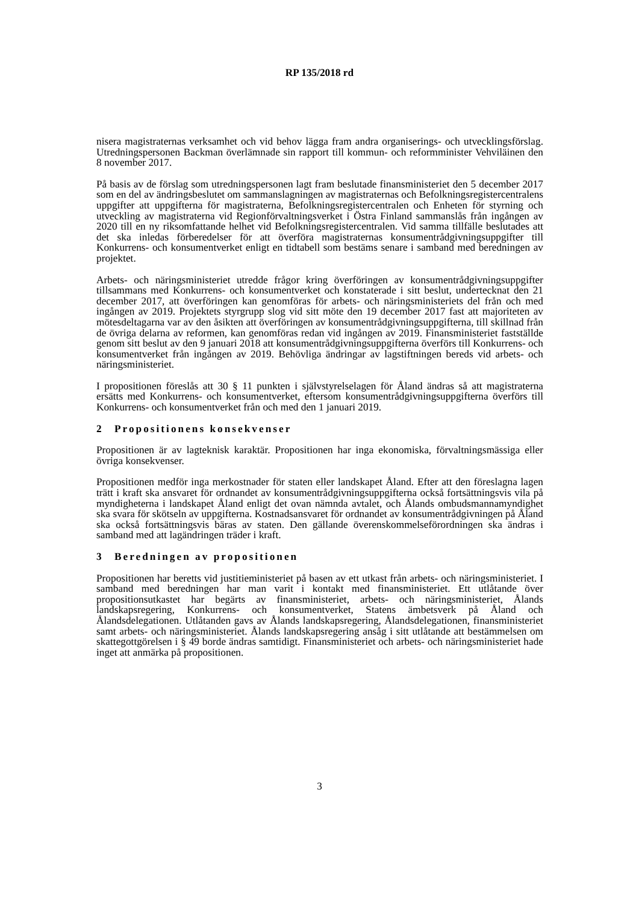RP 135/2018 rd
nisera magistraternas verksamhet och vid behov lägga fram andra organiserings- och utveckl­ingsförslag. Utredningspersonen Backman överlämnade sin rapport till kommun- och reform­minister Vehviläinen den 8 november 2017.
På basis av de förslag som utredningspersonen lagt fram beslutade finansministeriet den 5 de­cember 2017 som en del av ändringsbeslutet om sammanslagningen av magistraternas och Be­folkningsregistercentralens uppgifter att uppgifterna för magistraterna, Befolkningsregister­centralen och Enheten för styrning och utveckling av magistraterna vid Regionförvaltnings­verket i Östra Finland sammanslås från ingången av 2020 till en ny riksomfattande helhet vid Befolkningsregistercentralen. Vid samma tillfälle beslutades att det ska inledas förberedelser för att överföra magistraternas konsumentrådgivningsuppgifter till Konkurrens- och konsu­mentverket enligt en tidtabell som bestäms senare i samband med beredningen av projektet.
Arbets- och näringsministeriet utredde frågor kring överföringen av konsumentrådgivnings­uppgifter tillsammans med Konkurrens- och konsumentverket och konstaterade i sitt beslut, undertecknat den 21 december 2017, att överföringen kan genomföras för arbets- och nä­ringsministeriets del från och med ingången av 2019. Projektets styrgrupp slog vid sitt möte den 19 december 2017 fast att majoriteten av mötesdeltagarna var av den åsikten att överfö­ringen av konsumentrådgivningsuppgifterna, till skillnad från de övriga delarna av reformen, kan genomföras redan vid ingången av 2019. Finansministeriet fastställde genom sitt beslut av den 9 januari 2018 att konsumentrådgivningsuppgifterna överförs till Konkurrens- och kon­sumentverket från ingången av 2019. Behövliga ändringar av lagstiftningen bereds vid arbets- och näringsministeriet.
I propositionen föreslås att 30 § 11 punkten i självstyrelselagen för Åland ändras så att magi­straterna ersätts med Konkurrens- och konsumentverket, eftersom konsumentrådgivningsupp­gifterna överförs till Konkurrens- och konsumentverket från och med den 1 januari 2019.
2 Propositionens konsekvenser
Propositionen är av lagteknisk karaktär. Propositionen har inga ekonomiska, förvaltnings­mässiga eller övriga konsekvenser.
Propositionen medför inga merkostnader för staten eller landskapet Åland. Efter att den före­slagna lagen trätt i kraft ska ansvaret för ordnandet av konsumentrådgivningsuppgifterna också fortsättningsvis vila på myndigheterna i landskapet Åland enligt det ovan nämnda avta­let, och Ålands ombudsmannamyndighet ska svara för skötseln av uppgifterna. Kostnadsan­svaret för ordnandet av konsumentrådgivningen på Åland ska också fortsättningsvis bäras av staten. Den gällande överenskommelseförordningen ska ändras i samband med att lagändring­en träder i kraft.
3 Beredningen av propositionen
Propositionen har beretts vid justitieministeriet på basen av ett utkast från arbets- och nä­ringsministeriet. I samband med beredningen har man varit i kontakt med finansministeriet. Ett utlåtande över propositionsutkastet har begärts av finansministeriet, arbets- och näringsmi­nisteriet, Ålands landskapsregering, Konkurrens- och konsumentverket, Statens ämbetsverk på Åland och Ålandsdelegationen. Utlåtanden gavs av Ålands landskapsregering, Ålandsdelegat­ionen, finansministeriet samt arbets- och näringsministeriet. Ålands landskapsregering ansåg i sitt utlåtande att bestämmelsen om skattegottgörelsen i § 49 borde ändras samtidigt. Finans­ministeriet och arbets- och näringsministeriet hade inget att anmärka på propositionen.
3